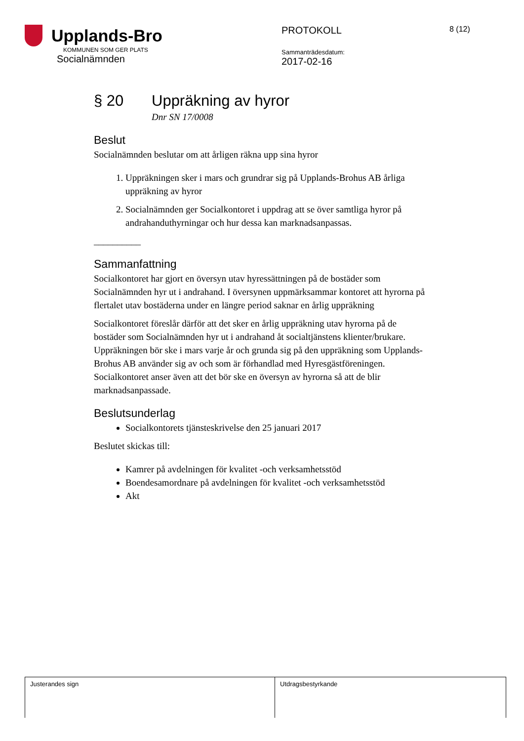Upplands-Bro
KOMMUNEN SOM GER PLATS
Socialnämnden
PROTOKOLL
Sammanträdesdatum:
2017-02-16
8 (12)
§ 20 Uppräkning av hyror
Dnr SN 17/0008
Beslut
Socialnämnden beslutar om att årligen räkna upp sina hyror
1. Uppräkningen sker i mars och grundrar sig på Upplands-Brohus AB årliga uppräkning av hyror
2. Socialnämnden ger Socialkontoret i uppdrag att se över samtliga hyror på andrahanduthyrningar och hur dessa kan marknadsanpassas.
__________
Sammanfattning
Socialkontoret har gjort en översyn utav hyressättningen på de bostäder som Socialnämnden hyr ut i andrahand. I översynen uppmärksammar kontoret att hyrorna på flertalet utav bostäderna under en längre period saknar en årlig uppräkning
Socialkontoret föreslår därför att det sker en årlig uppräkning utav hyrorna på de bostäder som Socialnämnden hyr ut i andrahand åt socialtjänstens klienter/brukare. Uppräkningen bör ske i mars varje år och grunda sig på den uppräkning som Upplands-Brohus AB använder sig av och som är förhandlad med Hyresgästföreningen. Socialkontoret anser även att det bör ske en översyn av hyrorna så att de blir marknadsanpassade.
Beslutsunderlag
Socialkontorets tjänsteskrivelse den 25 januari 2017
Beslutet skickas till:
Kamrer på avdelningen för kvalitet -och verksamhetsstöd
Boendesamordnare på avdelningen för kvalitet -och verksamhetsstöd
Akt
| Justerandes sign | Utdragsbestyrkande |